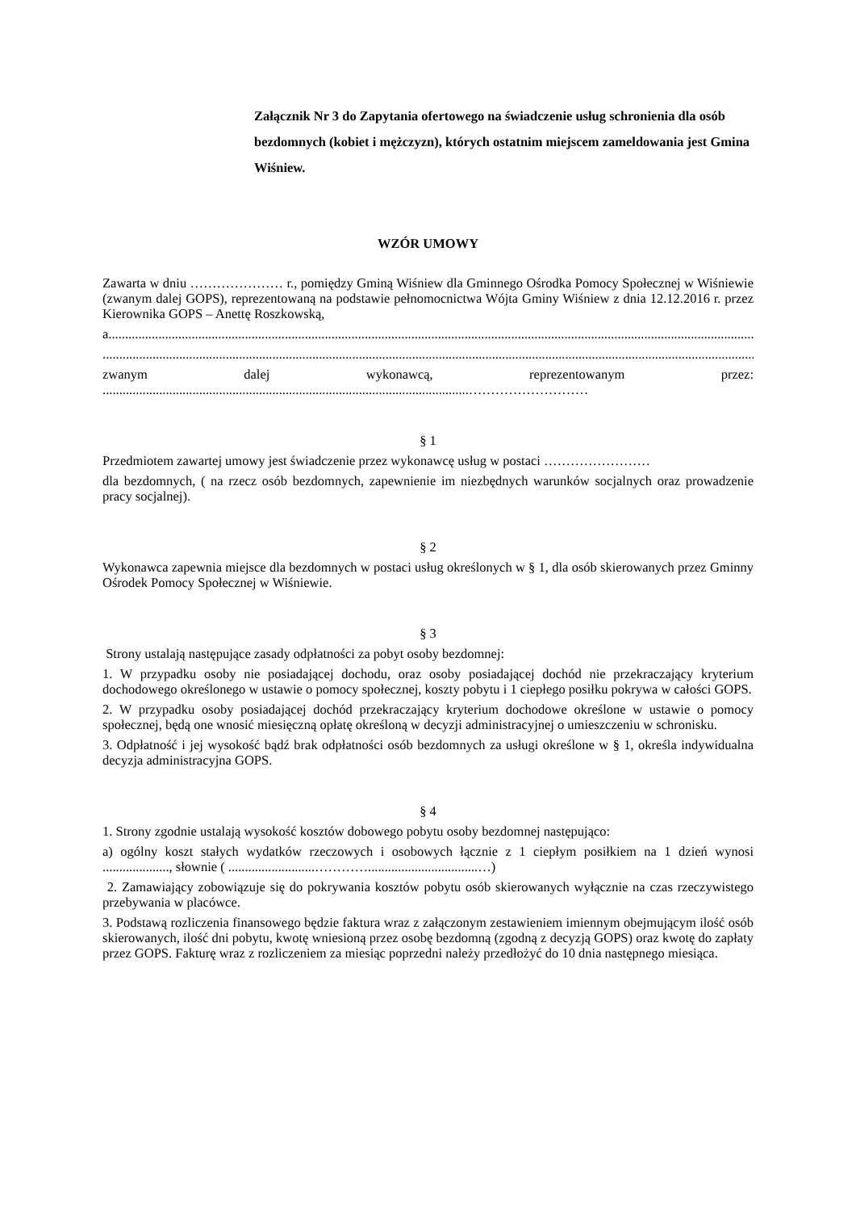Załącznik Nr 3 do Zapytania ofertowego na świadczenie usług schronienia dla osób bezdomnych (kobiet i mężczyzn), których ostatnim miejscem zameldowania jest Gmina Wiśniew.
WZÓR UMOWY
Zawarta w dniu ………………… r., pomiędzy Gminą Wiśniew dla Gminnego Ośrodka Pomocy Społecznej w Wiśniewie (zwanym dalej GOPS), reprezentowaną na podstawie pełnomocnictwa Wójta Gminy Wiśniew z dnia 12.12.2016 r. przez Kierownika GOPS – Anettę Roszkowską,
a.....................................................................................................................................................................................................
.....................................................................................................................................................................................................
zwanym dalej wykonawcą, reprezentowanym przez:
..............................................................................................................………………………
§ 1
Przedmiotem zawartej umowy jest świadczenie przez wykonawcę usług w postaci ……………………
dla bezdomnych, ( na rzecz osób bezdomnych, zapewnienie im niezbędnych warunków socjalnych oraz prowadzenie pracy socjalnej).
§ 2
Wykonawca zapewnia miejsce dla bezdomnych w postaci usług określonych w § 1, dla osób skierowanych przez Gminny Ośrodek Pomocy Społecznej w Wiśniewie.
§ 3
Strony ustalają następujące zasady odpłatności za pobyt osoby bezdomnej:
1. W przypadku osoby nie posiadającej dochodu, oraz osoby posiadającej dochód nie przekraczający kryterium dochodowego określonego w ustawie o pomocy społecznej, koszty pobytu i 1 ciepłego posiłku pokrywa w całości GOPS.
2. W przypadku osoby posiadającej dochód przekraczający kryterium dochodowe określone w ustawie o pomocy społecznej, będą one wnosić miesięczną opłatę określoną w decyzji administracyjnej o umieszczeniu w schronisku.
3. Odpłatność i jej wysokość bądź brak odpłatności osób bezdomnych za usługi określone w § 1, określa indywidualna decyzja administracyjna GOPS.
§ 4
1. Strony zgodnie ustalają wysokość kosztów dobowego pobytu osoby bezdomnej następująco:
a) ogólny koszt stałych wydatków rzeczowych i osobowych łącznie z 1 ciepłym posiłkiem na 1 dzień wynosi ...................., słownie ( ..........................………….................................…)
2. Zamawiający zobowiązuje się do pokrywania kosztów pobytu osób skierowanych wyłącznie na czas rzeczywistego przebywania w placówce.
3. Podstawą rozliczenia finansowego będzie faktura wraz z załączonym zestawieniem imiennym obejmującym ilość osób skierowanych, ilość dni pobytu, kwotę wniesioną przez osobę bezdomną (zgodną z decyzją GOPS) oraz kwotę do zapłaty przez GOPS. Fakturę wraz z rozliczeniem za miesiąc poprzedni należy przedłożyć do 10 dnia następnego miesiąca.